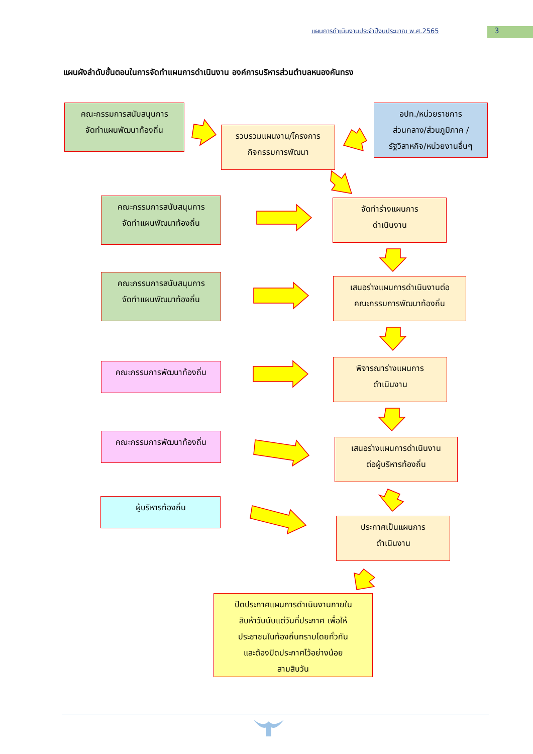แผนการดำเนินงานประจำปีงบประมาณ พ.ศ.2565
3
แผนผังลำดับขั้นตอนในการจัดทำแผนการดำเนินงาน องค์การบริหารส่วนตำบลหนองคันทรง
คณะกรรมการสนับสนุนการ
จัดทำแผนพัฒนาท้องถิ่น
รวบรวมแผนงาน/โครงการ
กิจกรรมการพัฒนา
อปท./หน่วยราชการ
ส่วนกลาง/ส่วนภูมิภาค /
รัฐวิสาหกิจ/หน่วยงานอื่นๆ
คณะกรรมการสนับสนุนการ
จัดทำแผนพัฒนาท้องถิ่น
จัดทำร่างแผนการ
ดำเนินงาน
คณะกรรมการสนับสนุนการ
จัดทำแผนพัฒนาท้องถิ่น
เสนอร่างแผนการดำเนินงานต่อ
คณะกรรมการพัฒนาท้องถิ่น
คณะกรรมการพัฒนาท้องถิ่น
พิจารณาร่างแผนการ
ดำเนินงาน
คณะกรรมการพัฒนาท้องถิ่น
เสนอร่างแผนการดำเนินงาน
ต่อผู้บริหารท้องถิ่น
ผู้บริหารท้องถิ่น
ประกาศเป็นแผนการ
ดำเนินงาน
ปิดประกาศแผนการดำเนินงานภายใน
สิบห้าวันนับแต่วันที่ประกาศ เพื่อให้
ประชาชนในท้องถิ่นทราบโดยทั่วกัน
และต้องปิดประกาศไว้อย่างน้อย
สามสิบวัน